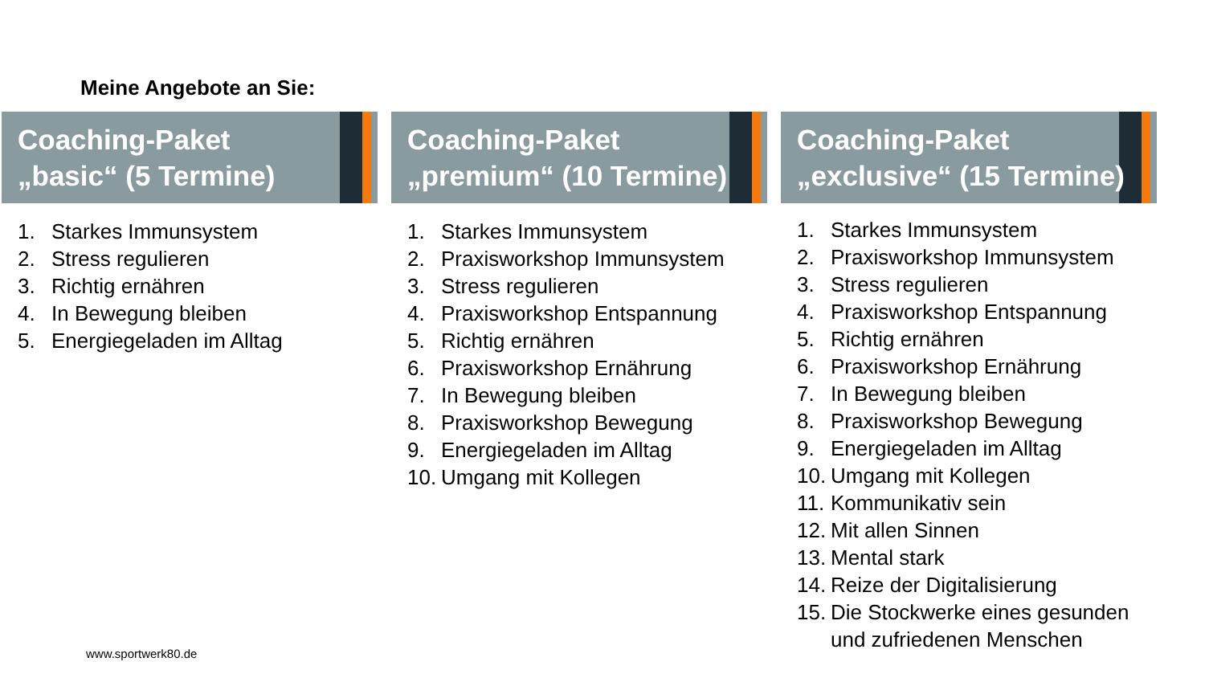Meine Angebote an Sie:
Coaching-Paket
„basic“ (5 Termine)
1. Starkes Immunsystem
2. Stress regulieren
3. Richtig ernähren
4. In Bewegung bleiben
5. Energiegeladen im Alltag
Coaching-Paket
„premium“ (10 Termine)
1. Starkes Immunsystem
2. Praxisworkshop Immunsystem
3. Stress regulieren
4. Praxisworkshop Entspannung
5. Richtig ernähren
6. Praxisworkshop Ernährung
7. In Bewegung bleiben
8. Praxisworkshop Bewegung
9. Energiegeladen im Alltag
10. Umgang mit Kollegen
Coaching-Paket
„exclusive“ (15 Termine)
1. Starkes Immunsystem
2. Praxisworkshop Immunsystem
3. Stress regulieren
4. Praxisworkshop Entspannung
5. Richtig ernähren
6. Praxisworkshop Ernährung
7. In Bewegung bleiben
8. Praxisworkshop Bewegung
9. Energiegeladen im Alltag
10. Umgang mit Kollegen
11. Kommunikativ sein
12. Mit allen Sinnen
13. Mental stark
14. Reize der Digitalisierung
15. Die Stockwerke eines gesunden und zufriedenen Menschen
www.sportwerk80.de